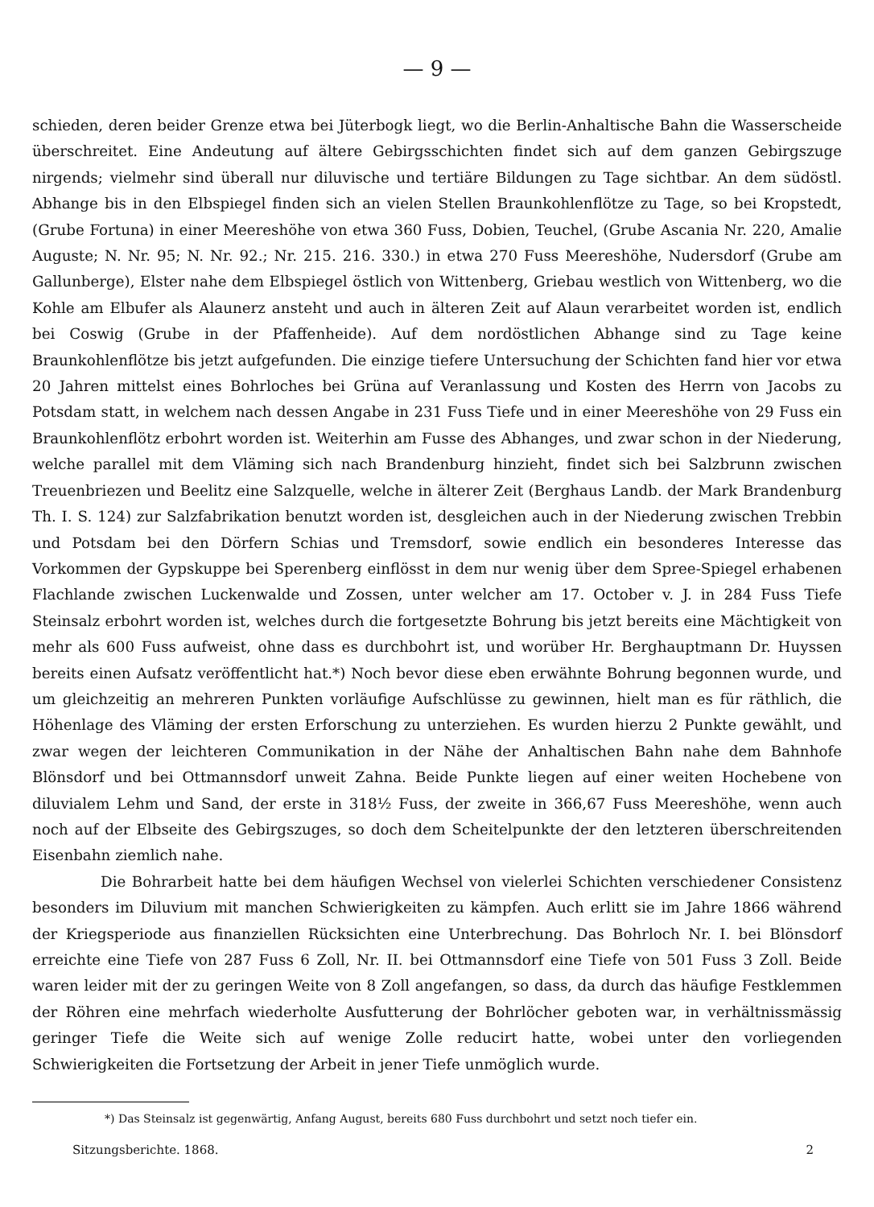— 9 —
schieden, deren beider Grenze etwa bei Jüterbogk liegt, wo die Berlin-Anhaltische Bahn die Wasserscheide überschreitet. Eine Andeutung auf ältere Gebirgsschichten findet sich auf dem ganzen Gebirgszuge nirgends; vielmehr sind überall nur diluvische und tertiäre Bildungen zu Tage sichtbar. An dem südöstl. Abhange bis in den Elbspiegel finden sich an vielen Stellen Braunkohlenflötze zu Tage, so bei Kropstedt, (Grube Fortuna) in einer Meereshöhe von etwa 360 Fuss, Dobien, Teuchel, (Grube Ascania Nr. 220, Amalie Auguste; N. Nr. 95; N. Nr. 92.; Nr. 215. 216. 330.) in etwa 270 Fuss Meereshöhe, Nudersdorf (Grube am Gallunberge), Elster nahe dem Elbspiegel östlich von Wittenberg, Griebau westlich von Wittenberg, wo die Kohle am Elbufer als Alaunerz ansteht und auch in älteren Zeit auf Alaun verarbeitet worden ist, endlich bei Coswig (Grube in der Pfaffenheide). Auf dem nordöstlichen Abhange sind zu Tage keine Braunkohlenflötze bis jetzt aufgefunden. Die einzige tiefere Untersuchung der Schichten fand hier vor etwa 20 Jahren mittelst eines Bohrloches bei Grüna auf Veranlassung und Kosten des Herrn von Jacobs zu Potsdam statt, in welchem nach dessen Angabe in 231 Fuss Tiefe und in einer Meereshöhe von 29 Fuss ein Braunkohlenflötz erbohrt worden ist. Weiterhin am Fusse des Abhanges, und zwar schon in der Niederung, welche parallel mit dem Vläming sich nach Brandenburg hinzieht, findet sich bei Salzbrunn zwischen Treuenbriezen und Beelitz eine Salzquelle, welche in älterer Zeit (Berghaus Landb. der Mark Brandenburg Th. I. S. 124) zur Salzfabrikation benutzt worden ist, desgleichen auch in der Niederung zwischen Trebbin und Potsdam bei den Dörfern Schias und Tremsdorf, sowie endlich ein besonderes Interesse das Vorkommen der Gypskuppe bei Sperenberg einflösst in dem nur wenig über dem Spree-Spiegel erhabenen Flachlande zwischen Luckenwalde und Zossen, unter welcher am 17. October v. J. in 284 Fuss Tiefe Steinsalz erbohrt worden ist, welches durch die fortgesetzte Bohrung bis jetzt bereits eine Mächtigkeit von mehr als 600 Fuss aufweist, ohne dass es durchbohrt ist, und worüber Hr. Berghauptmann Dr. Huyssen bereits einen Aufsatz veröffentlicht hat.*) Noch bevor diese eben erwähnte Bohrung begonnen wurde, und um gleichzeitig an mehreren Punkten vorläufige Aufschlüsse zu gewinnen, hielt man es für räthlich, die Höhenlage des Vläming der ersten Erforschung zu unterziehen. Es wurden hierzu 2 Punkte gewählt, und zwar wegen der leichteren Communikation in der Nähe der Anhaltischen Bahn nahe dem Bahnhofe Blönsdorf und bei Ottmannsdorf unweit Zahna. Beide Punkte liegen auf einer weiten Hochebene von diluvialem Lehm und Sand, der erste in 318½ Fuss, der zweite in 366,67 Fuss Meereshöhe, wenn auch noch auf der Elbseite des Gebirgszuges, so doch dem Scheitelpunkte der den letzteren überschreitenden Eisenbahn ziemlich nahe.
Die Bohrarbeit hatte bei dem häufigen Wechsel von vielerlei Schichten verschiedener Consistenz besonders im Diluvium mit manchen Schwierigkeiten zu kämpfen. Auch erlitt sie im Jahre 1866 während der Kriegsperiode aus finanziellen Rücksichten eine Unterbrechung. Das Bohrloch Nr. I. bei Blönsdorf erreichte eine Tiefe von 287 Fuss 6 Zoll, Nr. II. bei Ottmannsdorf eine Tiefe von 501 Fuss 3 Zoll. Beide waren leider mit der zu geringen Weite von 8 Zoll angefangen, so dass, da durch das häufige Festklemmen der Röhren eine mehrfach wiederholte Ausfutterung der Bohrlöcher geboten war, in verhältnissmässig geringer Tiefe die Weite sich auf wenige Zolle reducirt hatte, wobei unter den vorliegenden Schwierigkeiten die Fortsetzung der Arbeit in jener Tiefe unmöglich wurde.
*) Das Steinsalz ist gegenwärtig, Anfang August, bereits 680 Fuss durchbohrt und setzt noch tiefer ein.
Sitzungsberichte. 1868. 2